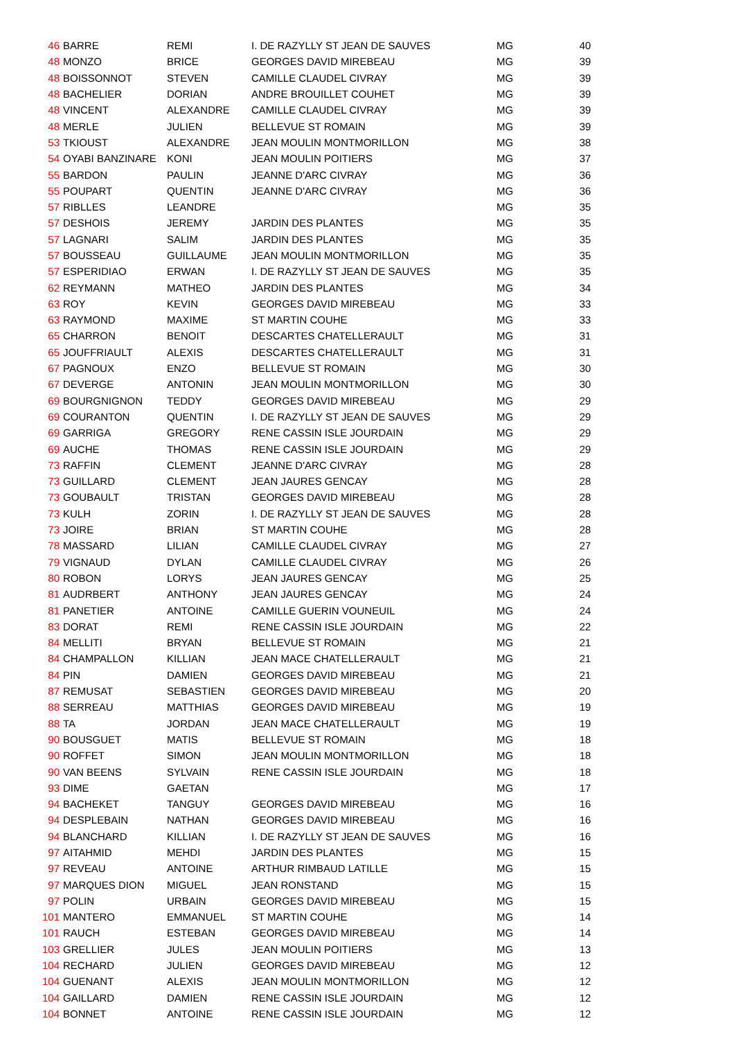| 46 | BARRE | REMI | I. DE RAZYLLY ST JEAN DE SAUVES | MG | 40 |
| 48 | MONZO | BRICE | GEORGES DAVID MIREBEAU | MG | 39 |
| 48 | BOISSONNOT | STEVEN | CAMILLE CLAUDEL CIVRAY | MG | 39 |
| 48 | BACHELIER | DORIAN | ANDRE BROUILLET COUHET | MG | 39 |
| 48 | VINCENT | ALEXANDRE | CAMILLE CLAUDEL CIVRAY | MG | 39 |
| 48 | MERLE | JULIEN | BELLEVUE ST ROMAIN | MG | 39 |
| 53 | TKIOUST | ALEXANDRE | JEAN MOULIN MONTMORILLON | MG | 38 |
| 54 | OYABI BANZINARE | KONI | JEAN MOULIN POITIERS | MG | 37 |
| 55 | BARDON | PAULIN | JEANNE D'ARC CIVRAY | MG | 36 |
| 55 | POUPART | QUENTIN | JEANNE D'ARC CIVRAY | MG | 36 |
| 57 | RIBLLES | LEANDRE | | MG | 35 |
| 57 | DESHOIS | JEREMY | JARDIN DES PLANTES | MG | 35 |
| 57 | LAGNARI | SALIM | JARDIN DES PLANTES | MG | 35 |
| 57 | BOUSSEAU | GUILLAUME | JEAN MOULIN MONTMORILLON | MG | 35 |
| 57 | ESPERIDIAO | ERWAN | I. DE RAZYLLY ST JEAN DE SAUVES | MG | 35 |
| 62 | REYMANN | MATHEO | JARDIN DES PLANTES | MG | 34 |
| 63 | ROY | KEVIN | GEORGES DAVID MIREBEAU | MG | 33 |
| 63 | RAYMOND | MAXIME | ST MARTIN COUHE | MG | 33 |
| 65 | CHARRON | BENOIT | DESCARTES CHATELLERAULT | MG | 31 |
| 65 | JOUFFRIAULT | ALEXIS | DESCARTES CHATELLERAULT | MG | 31 |
| 67 | PAGNOUX | ENZO | BELLEVUE ST ROMAIN | MG | 30 |
| 67 | DEVERGE | ANTONIN | JEAN MOULIN MONTMORILLON | MG | 30 |
| 69 | BOURGNIGNON | TEDDY | GEORGES DAVID MIREBEAU | MG | 29 |
| 69 | COURANTON | QUENTIN | I. DE RAZYLLY ST JEAN DE SAUVES | MG | 29 |
| 69 | GARRIGA | GREGORY | RENE CASSIN ISLE JOURDAIN | MG | 29 |
| 69 | AUCHE | THOMAS | RENE CASSIN ISLE JOURDAIN | MG | 29 |
| 73 | RAFFIN | CLEMENT | JEANNE D'ARC CIVRAY | MG | 28 |
| 73 | GUILLARD | CLEMENT | JEAN JAURES GENCAY | MG | 28 |
| 73 | GOUBAULT | TRISTAN | GEORGES DAVID MIREBEAU | MG | 28 |
| 73 | KULH | ZORIN | I. DE RAZYLLY ST JEAN DE SAUVES | MG | 28 |
| 73 | JOIRE | BRIAN | ST MARTIN COUHE | MG | 28 |
| 78 | MASSARD | LILIAN | CAMILLE CLAUDEL CIVRAY | MG | 27 |
| 79 | VIGNAUD | DYLAN | CAMILLE CLAUDEL CIVRAY | MG | 26 |
| 80 | ROBON | LORYS | JEAN JAURES GENCAY | MG | 25 |
| 81 | AUDRBERT | ANTHONY | JEAN JAURES GENCAY | MG | 24 |
| 81 | PANETIER | ANTOINE | CAMILLE GUERIN VOUNEUIL | MG | 24 |
| 83 | DORAT | REMI | RENE CASSIN ISLE JOURDAIN | MG | 22 |
| 84 | MELLITI | BRYAN | BELLEVUE ST ROMAIN | MG | 21 |
| 84 | CHAMPALLON | KILLIAN | JEAN MACE CHATELLERAULT | MG | 21 |
| 84 | PIN | DAMIEN | GEORGES DAVID MIREBEAU | MG | 21 |
| 87 | REMUSAT | SEBASTIEN | GEORGES DAVID MIREBEAU | MG | 20 |
| 88 | SERREAU | MATTHIAS | GEORGES DAVID MIREBEAU | MG | 19 |
| 88 | TA | JORDAN | JEAN MACE CHATELLERAULT | MG | 19 |
| 90 | BOUSGUET | MATIS | BELLEVUE ST ROMAIN | MG | 18 |
| 90 | ROFFET | SIMON | JEAN MOULIN MONTMORILLON | MG | 18 |
| 90 | VAN BEENS | SYLVAIN | RENE CASSIN ISLE JOURDAIN | MG | 18 |
| 93 | DIME | GAETAN | | MG | 17 |
| 94 | BACHEKET | TANGUY | GEORGES DAVID MIREBEAU | MG | 16 |
| 94 | DESPLEBAIN | NATHAN | GEORGES DAVID MIREBEAU | MG | 16 |
| 94 | BLANCHARD | KILLIAN | I. DE RAZYLLY ST JEAN DE SAUVES | MG | 16 |
| 97 | AITAHMID | MEHDI | JARDIN DES PLANTES | MG | 15 |
| 97 | REVEAU | ANTOINE | ARTHUR RIMBAUD LATILLE | MG | 15 |
| 97 | MARQUES DION | MIGUEL | JEAN RONSTAND | MG | 15 |
| 97 | POLIN | URBAIN | GEORGES DAVID MIREBEAU | MG | 15 |
| 101 | MANTERO | EMMANUEL | ST MARTIN COUHE | MG | 14 |
| 101 | RAUCH | ESTEBAN | GEORGES DAVID MIREBEAU | MG | 14 |
| 103 | GRELLIER | JULES | JEAN MOULIN POITIERS | MG | 13 |
| 104 | RECHARD | JULIEN | GEORGES DAVID MIREBEAU | MG | 12 |
| 104 | GUENANT | ALEXIS | JEAN MOULIN MONTMORILLON | MG | 12 |
| 104 | GAILLARD | DAMIEN | RENE CASSIN ISLE JOURDAIN | MG | 12 |
| 104 | BONNET | ANTOINE | RENE CASSIN ISLE JOURDAIN | MG | 12 |